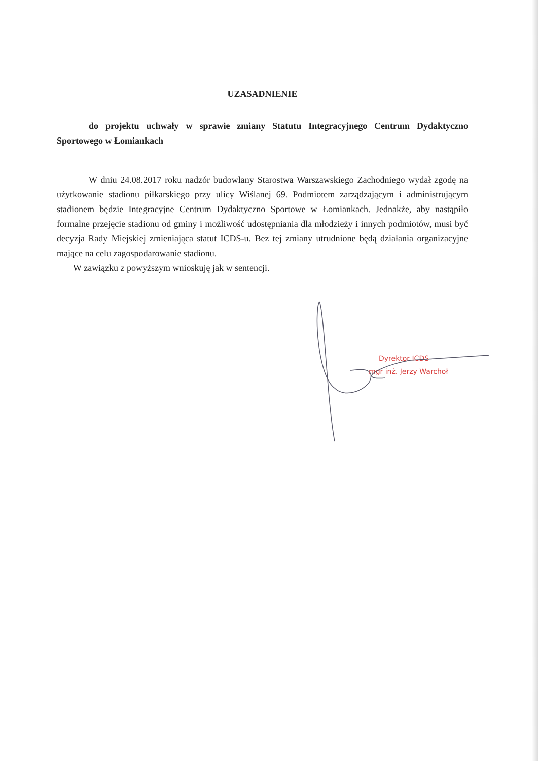UZASADNIENIE
do projektu uchwały w sprawie zmiany Statutu Integracyjnego Centrum Dydaktyczno Sportowego w Łomiankach
W dniu 24.08.2017 roku nadzór budowlany Starostwa Warszawskiego Zachodniego wydał zgodę na użytkowanie stadionu piłkarskiego przy ulicy Wiślanej 69. Podmiotem zarządzającym i administrującym stadionem będzie Integracyjne Centrum Dydaktyczno Sportowe w Łomiankach. Jednakże, aby nastąpiło formalne przejęcie stadionu od gminy i możliwość udostępniania dla młodzieży i innych podmiotów, musi być decyzja Rady Miejskiej zmieniająca statut ICDS-u. Bez tej zmiany utrudnione będą działania organizacyjne mające na celu zagospodarowanie stadionu.
W zawiązku z powyższym wnioskuję jak w sentencji.
Dyrektor ICDS
mgr inż. Jerzy Warchoł